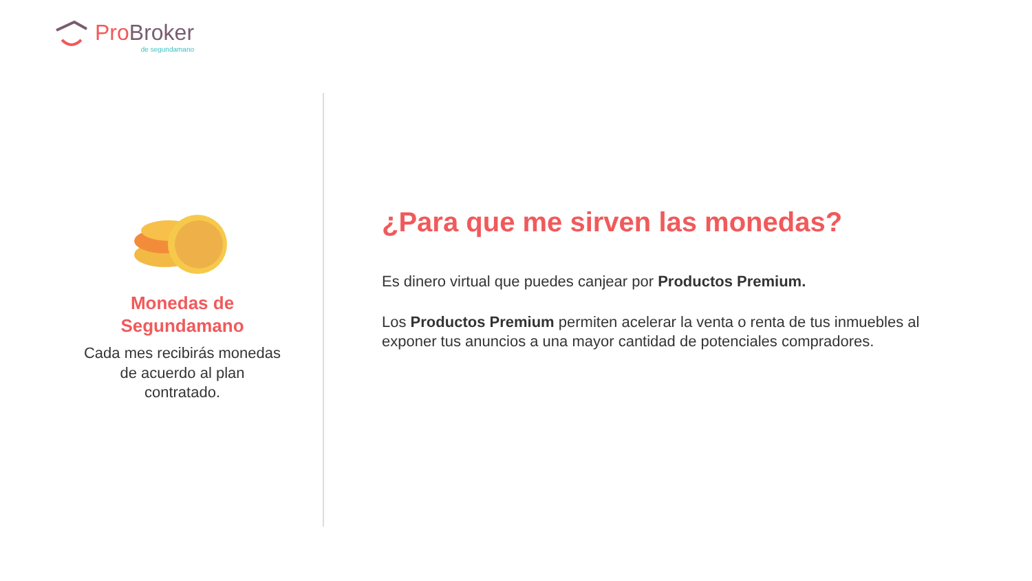Pro Broker
de segundamano
Monedas de Segundamano
Cada mes recibirás monedas de acuerdo al plan contratado.
¿Para que me sirven las monedas?
Es dinero virtual que puedes canjear por Productos Premium.
Los Productos Premium permiten acelerar la venta o renta de tus inmuebles al exponer tus anuncios a una mayor cantidad de potenciales compradores.